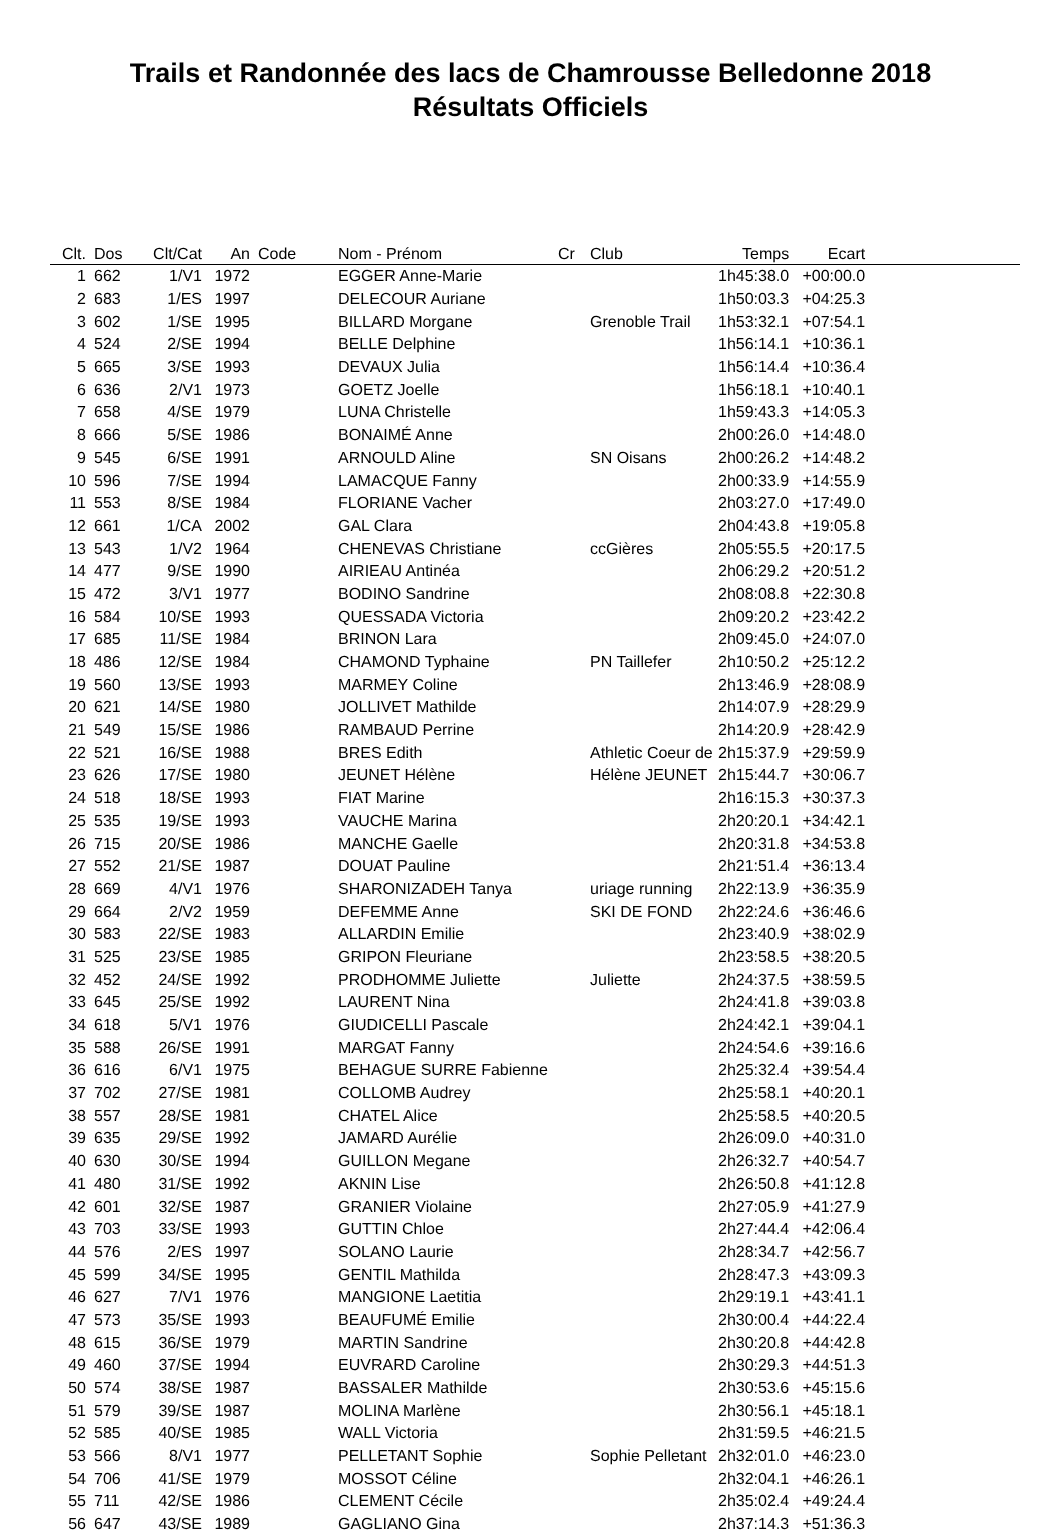Trails et Randonnée des lacs de Chamrousse Belledonne 2018
Résultats Officiels
| Clt. | Dos | Clt/Cat | An | Code | Nom - Prénom | Cr | Club | Temps | Ecart | |
| --- | --- | --- | --- | --- | --- | --- | --- | --- | --- | --- |
| 1 | 662 | 1/V1 | 1972 | | EGGER Anne-Marie | | | 1h45:38.0 | +00:00.0 | |
| 2 | 683 | 1/ES | 1997 | | DELECOUR Auriane | | | 1h50:03.3 | +04:25.3 | |
| 3 | 602 | 1/SE | 1995 | | BILLARD Morgane | | Grenoble Trail | 1h53:32.1 | +07:54.1 | |
| 4 | 524 | 2/SE | 1994 | | BELLE Delphine | | | 1h56:14.1 | +10:36.1 | |
| 5 | 665 | 3/SE | 1993 | | DEVAUX Julia | | | 1h56:14.4 | +10:36.4 | |
| 6 | 636 | 2/V1 | 1973 | | GOETZ Joelle | | | 1h56:18.1 | +10:40.1 | |
| 7 | 658 | 4/SE | 1979 | | LUNA Christelle | | | 1h59:43.3 | +14:05.3 | |
| 8 | 666 | 5/SE | 1986 | | BONAIMÉ Anne | | | 2h00:26.0 | +14:48.0 | |
| 9 | 545 | 6/SE | 1991 | | ARNOULD Aline | | SN Oisans | 2h00:26.2 | +14:48.2 | |
| 10 | 596 | 7/SE | 1994 | | LAMACQUE Fanny | | | 2h00:33.9 | +14:55.9 | |
| 11 | 553 | 8/SE | 1984 | | FLORIANE Vacher | | | 2h03:27.0 | +17:49.0 | |
| 12 | 661 | 1/CA | 2002 | | GAL Clara | | | 2h04:43.8 | +19:05.8 | |
| 13 | 543 | 1/V2 | 1964 | | CHENEVAS Christiane | | ccGières | 2h05:55.5 | +20:17.5 | |
| 14 | 477 | 9/SE | 1990 | | AIRIEAU Antinéa | | | 2h06:29.2 | +20:51.2 | |
| 15 | 472 | 3/V1 | 1977 | | BODINO Sandrine | | | 2h08:08.8 | +22:30.8 | |
| 16 | 584 | 10/SE | 1993 | | QUESSADA Victoria | | | 2h09:20.2 | +23:42.2 | |
| 17 | 685 | 11/SE | 1984 | | BRINON Lara | | | 2h09:45.0 | +24:07.0 | |
| 18 | 486 | 12/SE | 1984 | | CHAMOND Typhaine | | PN Taillefer | 2h10:50.2 | +25:12.2 | |
| 19 | 560 | 13/SE | 1993 | | MARMEY Coline | | | 2h13:46.9 | +28:08.9 | |
| 20 | 621 | 14/SE | 1980 | | JOLLIVET Mathilde | | | 2h14:07.9 | +28:29.9 | |
| 21 | 549 | 15/SE | 1986 | | RAMBAUD Perrine | | | 2h14:20.9 | +28:42.9 | |
| 22 | 521 | 16/SE | 1988 | | BRES Edith | | Athletic Coeur de | 2h15:37.9 | +29:59.9 | |
| 23 | 626 | 17/SE | 1980 | | JEUNET Hélène | | Hélène JEUNET | 2h15:44.7 | +30:06.7 | |
| 24 | 518 | 18/SE | 1993 | | FIAT Marine | | | 2h16:15.3 | +30:37.3 | |
| 25 | 535 | 19/SE | 1993 | | VAUCHE Marina | | | 2h20:20.1 | +34:42.1 | |
| 26 | 715 | 20/SE | 1986 | | MANCHE Gaelle | | | 2h20:31.8 | +34:53.8 | |
| 27 | 552 | 21/SE | 1987 | | DOUAT Pauline | | | 2h21:51.4 | +36:13.4 | |
| 28 | 669 | 4/V1 | 1976 | | SHARONIZADEH Tanya | | uriage running | 2h22:13.9 | +36:35.9 | |
| 29 | 664 | 2/V2 | 1959 | | DEFEMME Anne | | SKI DE FOND | 2h22:24.6 | +36:46.6 | |
| 30 | 583 | 22/SE | 1983 | | ALLARDIN Emilie | | | 2h23:40.9 | +38:02.9 | |
| 31 | 525 | 23/SE | 1985 | | GRIPON Fleuriane | | | 2h23:58.5 | +38:20.5 | |
| 32 | 452 | 24/SE | 1992 | | PRODHOMME Juliette | | Juliette | 2h24:37.5 | +38:59.5 | |
| 33 | 645 | 25/SE | 1992 | | LAURENT Nina | | | 2h24:41.8 | +39:03.8 | |
| 34 | 618 | 5/V1 | 1976 | | GIUDICELLI Pascale | | | 2h24:42.1 | +39:04.1 | |
| 35 | 588 | 26/SE | 1991 | | MARGAT Fanny | | | 2h24:54.6 | +39:16.6 | |
| 36 | 616 | 6/V1 | 1975 | | BEHAGUE SURRE Fabienne | | | 2h25:32.4 | +39:54.4 | |
| 37 | 702 | 27/SE | 1981 | | COLLOMB Audrey | | | 2h25:58.1 | +40:20.1 | |
| 38 | 557 | 28/SE | 1981 | | CHATEL Alice | | | 2h25:58.5 | +40:20.5 | |
| 39 | 635 | 29/SE | 1992 | | JAMARD Aurélie | | | 2h26:09.0 | +40:31.0 | |
| 40 | 630 | 30/SE | 1994 | | GUILLON Megane | | | 2h26:32.7 | +40:54.7 | |
| 41 | 480 | 31/SE | 1992 | | AKNIN Lise | | | 2h26:50.8 | +41:12.8 | |
| 42 | 601 | 32/SE | 1987 | | GRANIER Violaine | | | 2h27:05.9 | +41:27.9 | |
| 43 | 703 | 33/SE | 1993 | | GUTTIN Chloe | | | 2h27:44.4 | +42:06.4 | |
| 44 | 576 | 2/ES | 1997 | | SOLANO Laurie | | | 2h28:34.7 | +42:56.7 | |
| 45 | 599 | 34/SE | 1995 | | GENTIL Mathilda | | | 2h28:47.3 | +43:09.3 | |
| 46 | 627 | 7/V1 | 1976 | | MANGIONE Laetitia | | | 2h29:19.1 | +43:41.1 | |
| 47 | 573 | 35/SE | 1993 | | BEAUFUMÉ Emilie | | | 2h30:00.4 | +44:22.4 | |
| 48 | 615 | 36/SE | 1979 | | MARTIN Sandrine | | | 2h30:20.8 | +44:42.8 | |
| 49 | 460 | 37/SE | 1994 | | EUVRARD Caroline | | | 2h30:29.3 | +44:51.3 | |
| 50 | 574 | 38/SE | 1987 | | BASSALER Mathilde | | | 2h30:53.6 | +45:15.6 | |
| 51 | 579 | 39/SE | 1987 | | MOLINA Marlène | | | 2h30:56.1 | +45:18.1 | |
| 52 | 585 | 40/SE | 1985 | | WALL Victoria | | | 2h31:59.5 | +46:21.5 | |
| 53 | 566 | 8/V1 | 1977 | | PELLETANT Sophie | | Sophie Pelletant | 2h32:01.0 | +46:23.0 | |
| 54 | 706 | 41/SE | 1979 | | MOSSOT Céline | | | 2h32:04.1 | +46:26.1 | |
| 55 | 711 | 42/SE | 1986 | | CLEMENT Cécile | | | 2h35:02.4 | +49:24.4 | |
| 56 | 647 | 43/SE | 1989 | | GAGLIANO Gina | | | 2h37:14.3 | +51:36.3 | |